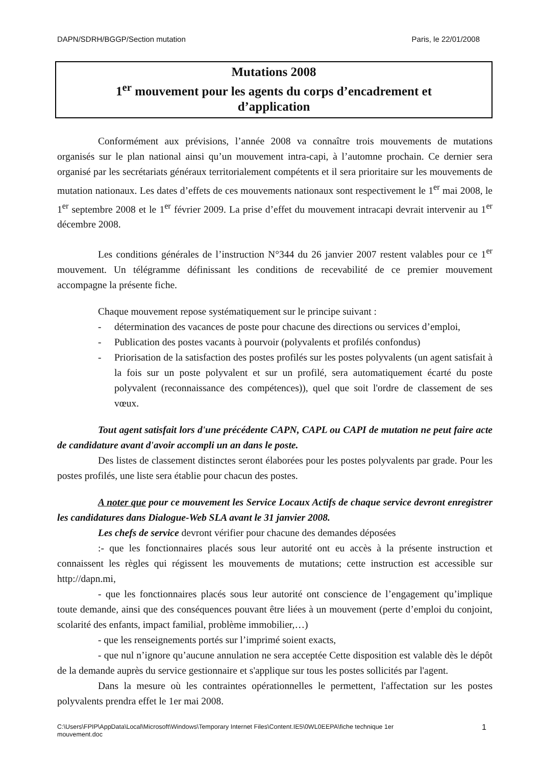DAPN/SDRH/BGGP/Section mutation Paris, le 22/01/2008
Mutations 2008
1<sup>er</sup> mouvement pour les agents du corps d’encadrement et
d’application
Conformément aux prévisions, l’année 2008 va connaître trois mouvements de mutations organisés sur le plan national ainsi qu’un mouvement intra-capi, à l’automne prochain. Ce dernier sera organisé par les secrétariats généraux territorialement compétents et il sera prioritaire sur les mouvements de mutation nationaux. Les dates d’effets de ces mouvements nationaux sont respectivement le 1<sup>er</sup> mai 2008, le 1<sup>er</sup> septembre 2008 et le 1<sup>er</sup> février 2009. La prise d’effet du mouvement intracapi devrait intervenir au 1<sup>er</sup> décembre 2008.
Les conditions générales de l’instruction N°344 du 26 janvier 2007 restent valables pour ce 1<sup>er</sup> mouvement. Un télégramme définissant les conditions de recevabilité de ce premier mouvement accompagne la présente fiche.
Chaque mouvement repose systématiquement sur le principe suivant :
- détermination des vacances de poste pour chacune des directions ou services d’emploi,
- Publication des postes vacants à pourvoir (polyvalents et profilés confondus)
- Priorisation de la satisfaction des postes profilés sur les postes polyvalents (un agent satisfait à la fois sur un poste polyvalent et sur un profilé, sera automatiquement écarté du poste polyvalent (reconnaissance des compétences)), quel que soit l'ordre de classement de ses vœux.
Tout agent satisfait lors d'une précédente CAPN, CAPL ou CAPI de mutation ne peut faire acte de candidature avant d'avoir accompli un an dans le poste.
Des listes de classement distinctes seront élaborées pour les postes polyvalents par grade. Pour les postes profilés, une liste sera établie pour chacun des postes.
A noter que pour ce mouvement les Service Locaux Actifs de chaque service devront enregistrer les candidatures dans Dialogue-Web SLA avant le 31 janvier 2008.
Les chefs de service devront vérifier pour chacune des demandes déposées
:- que les fonctionnaires placés sous leur autorité ont eu accès à la présente instruction et connaissent les règles qui régissent les mouvements de mutations; cette instruction est accessible sur http://dapn.mi,
- que les fonctionnaires placés sous leur autorité ont conscience de l’engagement qu’implique toute demande, ainsi que des conséquences pouvant être liées à un mouvement (perte d’emploi du conjoint, scolarité des enfants, impact familial, problème immobilier,…)
- que les renseignements portés sur l’imprimé soient exacts,
- que nul n’ignore qu’aucune annulation ne sera acceptée Cette disposition est valable dès le dépôt de la demande auprès du service gestionnaire et s'applique sur tous les postes sollicités par l'agent.
Dans la mesure où les contraintes opérationnelles le permettent, l'affectation sur les postes polyvalents prendra effet le 1er mai 2008.
C:\Users\FPIP\AppData\Local\Microsoft\Windows\Temporary Internet Files\Content.IE5\0WL0EEPA\fiche technique 1er
mouvement.doc 1